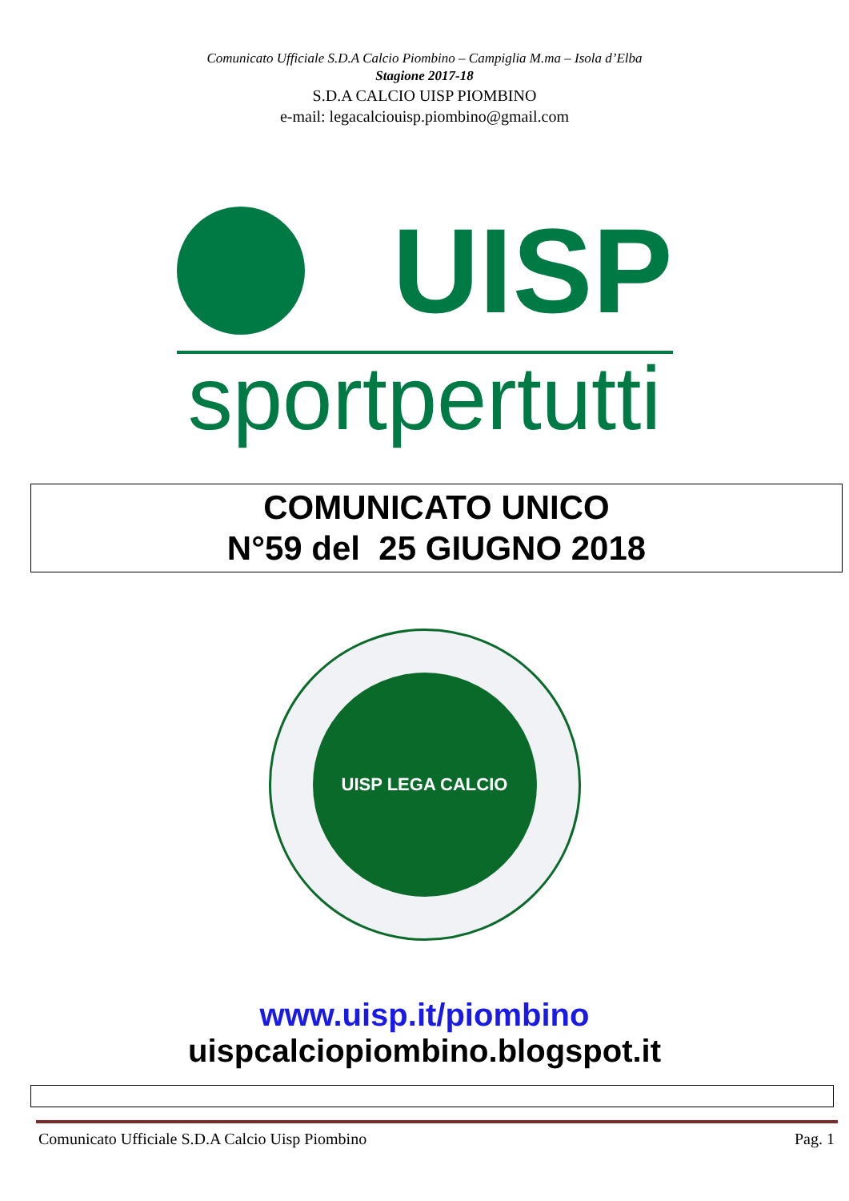Comunicato Ufficiale S.D.A Calcio Piombino – Campiglia M.ma – Isola d’Elba
Stagione 2017-18
S.D.A CALCIO UISP PIOMBINO
e-mail: legacalciouisp.piombino@gmail.com
UISP
sportpertutti
COMUNICATO UNICO
N°59 del 25 GIUGNO 2018
UISP LEGA CALCIO
www.uisp.it/piombino
uispcalciopiombino.blogspot.it
Comunicato Ufficiale S.D.A Calcio Uisp Piombino Pag. 1